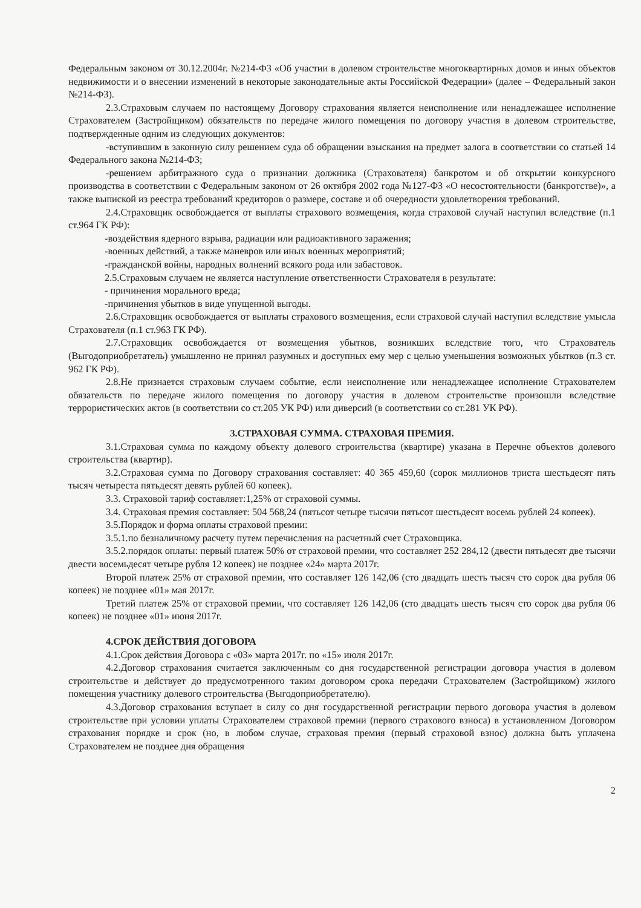Федеральным законом от 30.12.2004г. №214-ФЗ «Об участии в долевом строительстве многоквартирных домов и иных объектов недвижимости и о внесении изменений в некоторые законодательные акты Российской Федерации» (далее – Федеральный закон №214-ФЗ).
2.3.Страховым случаем по настоящему Договору страхования является неисполнение или ненадлежащее исполнение Страхователем (Застройщиком) обязательств по передаче жилого помещения по договору участия в долевом строительстве, подтвержденные одним из следующих документов:
-вступившим в законную силу решением суда об обращении взыскания на предмет залога в соответствии со статьей 14 Федерального закона №214-ФЗ;
-решением арбитражного суда о признании должника (Страхователя) банкротом и об открытии конкурсного производства в соответствии с Федеральным законом от 26 октября 2002 года №127-ФЗ «О несостоятельности (банкротстве)», а также выпиской из реестра требований кредиторов о размере, составе и об очередности удовлетворения требований.
2.4.Страховщик освобождается от выплаты страхового возмещения, когда страховой случай наступил вследствие (п.1 ст.964 ГК РФ):
-воздействия ядерного взрыва, радиации или радиоактивного заражения;
-военных действий, а также маневров или иных военных мероприятий;
-гражданской войны, народных волнений всякого рода или забастовок.
2.5.Страховым случаем не является наступление ответственности Страхователя в результате:
- причинения морального вреда;
-причинения убытков в виде упущенной выгоды.
2.6.Страховщик освобождается от выплаты страхового возмещения, если страховой случай наступил вследствие умысла Страхователя (п.1 ст.963 ГК РФ).
2.7.Страховщик освобождается от возмещения убытков, возникших вследствие того, что Страхователь (Выгодоприобретатель) умышленно не принял разумных и доступных ему мер с целью уменьшения возможных убытков (п.3 ст. 962 ГК РФ).
2.8.Не признается страховым случаем событие, если неисполнение или ненадлежащее исполнение Страхователем обязательств по передаче жилого помещения по договору участия в долевом строительстве произошли вследствие террористических актов (в соответствии со ст.205 УК РФ) или диверсий (в соответствии со ст.281 УК РФ).
3.СТРАХОВАЯ СУММА. СТРАХОВАЯ ПРЕМИЯ.
3.1.Страховая сумма по каждому объекту долевого строительства (квартире) указана в Перечне объектов долевого строительства (квартир).
3.2.Страховая сумма по Договору страхования составляет: 40 365 459,60 (сорок миллионов триста шестьдесят пять тысяч четыреста пятьдесят девять рублей 60 копеек).
3.3. Страховой тариф составляет:1,25% от страховой суммы.
3.4. Страховая премия составляет: 504 568,24 (пятьсот четыре тысячи пятьсот шестьдесят восемь рублей 24 копеек).
3.5.Порядок и форма оплаты страховой премии:
3.5.1.по безналичному расчету путем перечисления на расчетный счет Страховщика.
3.5.2.порядок оплаты: первый платеж 50% от страховой премии, что составляет 252 284,12 (двести пятьдесят две тысячи двести восемьдесят четыре рубля 12 копеек) не позднее «24» марта 2017г.
Второй платеж 25% от страховой премии, что составляет 126 142,06 (сто двадцать шесть тысяч сто сорок два рубля 06 копеек) не позднее «01» мая 2017г.
Третий платеж 25% от страховой премии, что составляет 126 142,06 (сто двадцать шесть тысяч сто сорок два рубля 06 копеек) не позднее «01» июня 2017г.
4.СРОК ДЕЙСТВИЯ ДОГОВОРА
4.1.Срок действия Договора с «03» марта 2017г. по «15» июля 2017г.
4.2.Договор страхования считается заключенным со дня государственной регистрации договора участия в долевом строительстве и действует до предусмотренного таким договором срока передачи Страхователем (Застройщиком) жилого помещения участнику долевого строительства (Выгодоприобретателю).
4.3.Договор страхования вступает в силу со дня государственной регистрации первого договора участия в долевом строительстве при условии уплаты Страхователем страховой премии (первого страхового взноса) в установленном Договором страхования порядке и срок (но, в любом случае, страховая премия (первый страховой взнос) должна быть уплачена Страхователем не позднее дня обращения
2